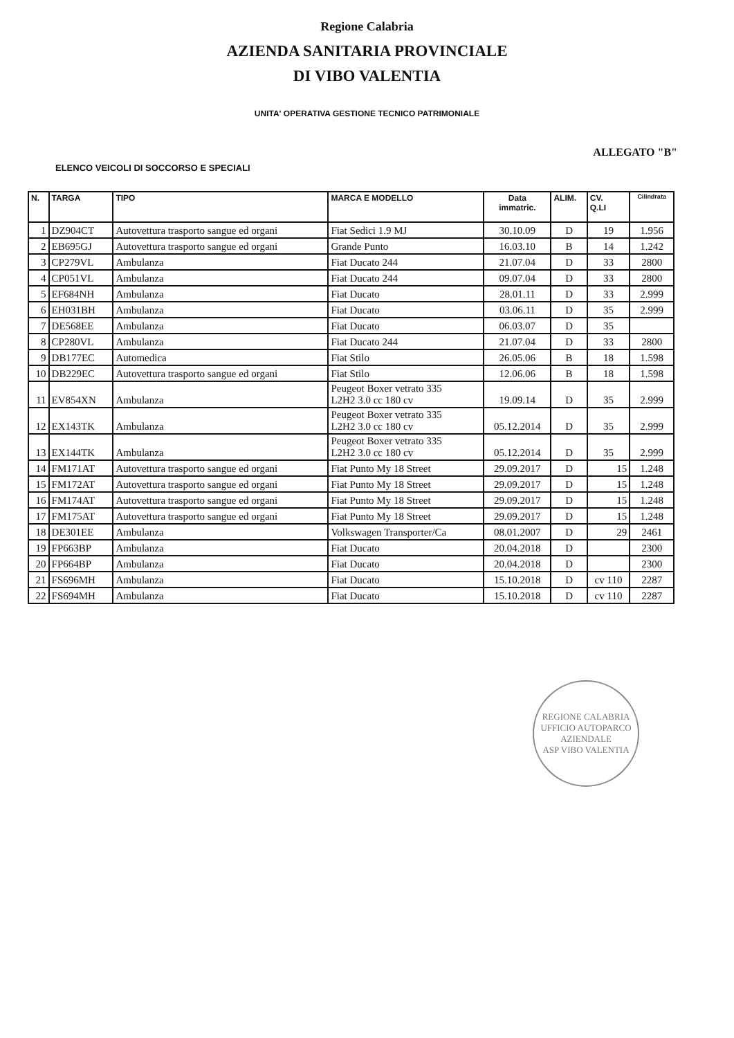Regione Calabria
AZIENDA SANITARIA PROVINCIALE
DI VIBO VALENTIA
UNITA' OPERATIVA GESTIONE TECNICO PATRIMONIALE
ALLEGATO "B"
ELENCO VEICOLI DI SOCCORSO E SPECIALI
| N. | TARGA | TIPO | MARCA E MODELLO | Data immatric. | ALIM. | CV. Q.LI | Cilindrata |
| --- | --- | --- | --- | --- | --- | --- | --- |
| 1 | DZ904CT | Autovettura trasporto sangue ed organi | Fiat Sedici 1.9 MJ | 30.10.09 | D | 19 | 1.956 |
| 2 | EB695GJ | Autovettura trasporto sangue ed organi | Grande Punto | 16.03.10 | B | 14 | 1.242 |
| 3 | CP279VL | Ambulanza | Fiat Ducato 244 | 21.07.04 | D | 33 | 2800 |
| 4 | CP051VL | Ambulanza | Fiat Ducato 244 | 09.07.04 | D | 33 | 2800 |
| 5 | EF684NH | Ambulanza | Fiat Ducato | 28.01.11 | D | 33 | 2.999 |
| 6 | EH031BH | Ambulanza | Fiat Ducato | 03.06.11 | D | 35 | 2.999 |
| 7 | DE568EE | Ambulanza | Fiat Ducato | 06.03.07 | D | 35 | |
| 8 | CP280VL | Ambulanza | Fiat Ducato 244 | 21.07.04 | D | 33 | 2800 |
| 9 | DB177EC | Automedica | Fiat Stilo | 26.05.06 | B | 18 | 1.598 |
| 10 | DB229EC | Autovettura trasporto sangue ed organi | Fiat Stilo | 12.06.06 | B | 18 | 1.598 |
| 11 | EV854XN | Ambulanza | Peugeot Boxer vetrato 335 L2H2 3.0 cc 180 cv | 19.09.14 | D | 35 | 2.999 |
| 12 | EX143TK | Ambulanza | Peugeot Boxer vetrato 335 L2H2 3.0 cc 180 cv | 05.12.2014 | D | 35 | 2.999 |
| 13 | EX144TK | Ambulanza | Peugeot Boxer vetrato 335 L2H2 3.0 cc 180 cv | 05.12.2014 | D | 35 | 2.999 |
| 14 | FM171AT | Autovettura trasporto sangue ed organi | Fiat Punto My 18 Street | 29.09.2017 | D | 15 | 1.248 |
| 15 | FM172AT | Autovettura trasporto sangue ed organi | Fiat Punto My 18 Street | 29.09.2017 | D | 15 | 1.248 |
| 16 | FM174AT | Autovettura trasporto sangue ed organi | Fiat Punto My 18 Street | 29.09.2017 | D | 15 | 1.248 |
| 17 | FM175AT | Autovettura trasporto sangue ed organi | Fiat Punto My 18 Street | 29.09.2017 | D | 15 | 1.248 |
| 18 | DE301EE | Ambulanza | Volkswagen Transporter/Ca | 08.01.2007 | D | 29 | 2461 |
| 19 | FP663BP | Ambulanza | Fiat Ducato | 20.04.2018 | D | | 2300 |
| 20 | FP664BP | Ambulanza | Fiat Ducato | 20.04.2018 | D | | 2300 |
| 21 | FS696MH | Ambulanza | Fiat Ducato | 15.10.2018 | D | cv 110 | 2287 |
| 22 | FS694MH | Ambulanza | Fiat Ducato | 15.10.2018 | D | cv 110 | 2287 |
REGIONE CALABRIA
UFFICIO AUTOPARCO AZIENDALE
ASP VIBO VALENTIA